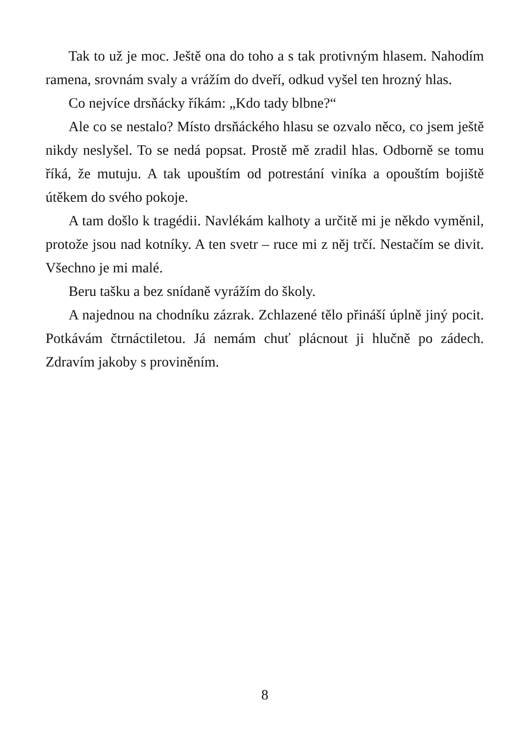Tak to už je moc. Ještě ona do toho a s tak protivným hlasem. Nahodím ramena, srovnám svaly a vrážím do dveří, odkud vyšel ten hrozný hlas.
Co nejvíce drsňácky říkám: „Kdo tady blbne?“
Ale co se nestalo? Místo drsňáckého hlasu se ozvalo něco, co jsem ještě nikdy neslyšel. To se nedá popsat. Prostě mě zradil hlas. Odborně se tomu říká, že mutuju. A tak upouštím od potrestání viníka a opouštím bojiště útěkem do svého pokoje.
A tam došlo k tragédii. Navlékám kalhoty a určitě mi je někdo vyměnil, protože jsou nad kotníky. A ten svetr – ruce mi z něj trčí. Nestačím se divit. Všechno je mi malé.
Beru tašku a bez snídaně vyrážím do školy.
A najednou na chodníku zázrak. Zchlazené tělo přináší úplně jiný pocit. Potkávám čtrnáctiletou. Já nemám chuť plácnout ji hlučně po zádech. Zdravím jakoby s proviněním.
8